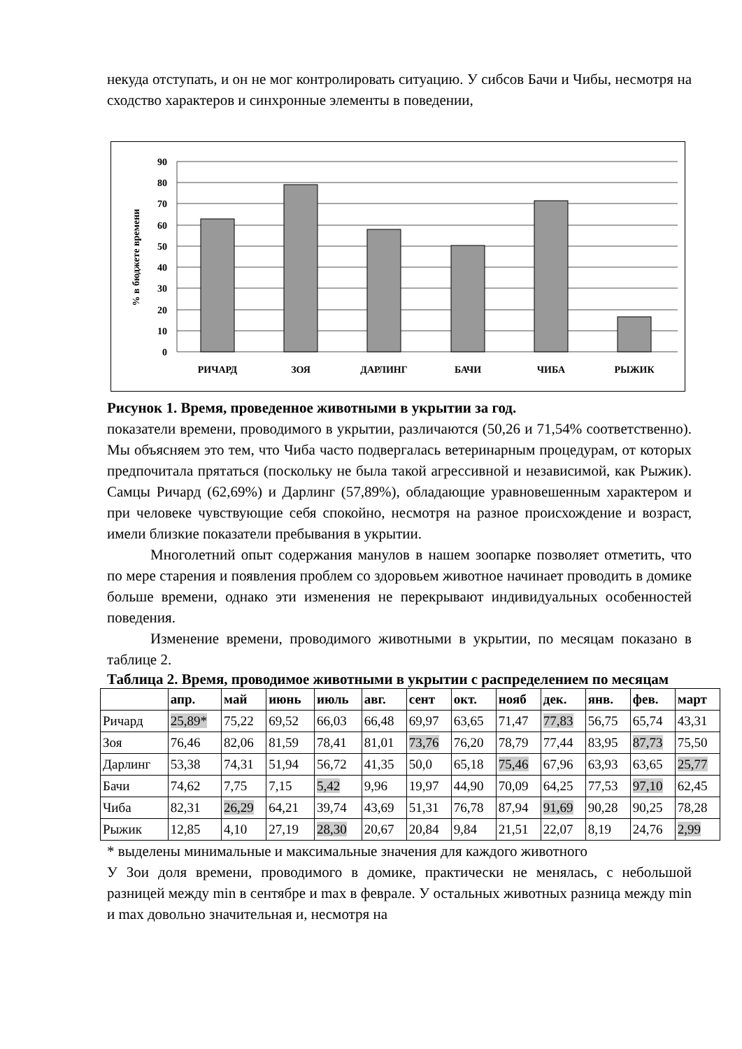некуда отступать, и он не мог контролировать ситуацию. У сибсов Бачи и Чибы, несмотря на сходство характеров и синхронные элементы в поведении,
90
80
70
60
50
40
30
20
10
0
РИЧАРД
ЗОЯ
ДАРЛИНГ
БАЧИ
ЧИБА
РЫЖИК
% в бюджете времени
Рисунок 1. Время, проведенное животными в укрытии за год.
показатели времени, проводимого в укрытии, различаются (50,26 и 71,54% соответственно). Мы объясняем это тем, что Чиба часто подвергалась ветеринарным процедурам, от которых предпочитала прятаться (поскольку не была такой агрессивной и независимой, как Рыжик). Самцы Ричард (62,69%) и Дарлинг (57,89%), обладающие уравновешенным характером и при человеке чувствующие себя спокойно, несмотря на разное происхождение и возраст, имели близкие показатели пребывания в укрытии.
Многолетний опыт содержания манулов в нашем зоопарке позволяет отметить, что по мере старения и появления проблем со здоровьем животное начинает проводить в домике больше времени, однако эти изменения не перекрывают индивидуальных особенностей поведения.
Изменение времени, проводимого животными в укрытии, по месяцам показано в таблице 2.
Таблица 2. Время, проводимое животными в укрытии с распределением по месяцам
| | апр. | май | июнь | июль | авг. | сент | окт. | нояб | дек. | янв. | фев. | март |
| --- | --- | --- | --- | --- | --- | --- | --- | --- | --- | --- | --- | --- |
| Ричард | 25,89* | 75,22 | 69,52 | 66,03 | 66,48 | 69,97 | 63,65 | 71,47 | 77,83 | 56,75 | 65,74 | 43,31 |
| Зоя | 76,46 | 82,06 | 81,59 | 78,41 | 81,01 | 73,76 | 76,20 | 78,79 | 77,44 | 83,95 | 87,73 | 75,50 |
| Дарлинг | 53,38 | 74,31 | 51,94 | 56,72 | 41,35 | 50,0 | 65,18 | 75,46 | 67,96 | 63,93 | 63,65 | 25,77 |
| Бачи | 74,62 | 7,75 | 7,15 | 5,42 | 9,96 | 19,97 | 44,90 | 70,09 | 64,25 | 77,53 | 97,10 | 62,45 |
| Чиба | 82,31 | 26,29 | 64,21 | 39,74 | 43,69 | 51,31 | 76,78 | 87,94 | 91,69 | 90,28 | 90,25 | 78,28 |
| Рыжик | 12,85 | 4,10 | 27,19 | 28,30 | 20,67 | 20,84 | 9,84 | 21,51 | 22,07 | 8,19 | 24,76 | 2,99 |
* выделены минимальные и максимальные значения для каждого животного
У Зои доля времени, проводимого в домике, практически не менялась, с небольшой разницей между min в сентябре и max в феврале. У остальных животных разница между min и max довольно значительная и, несмотря на